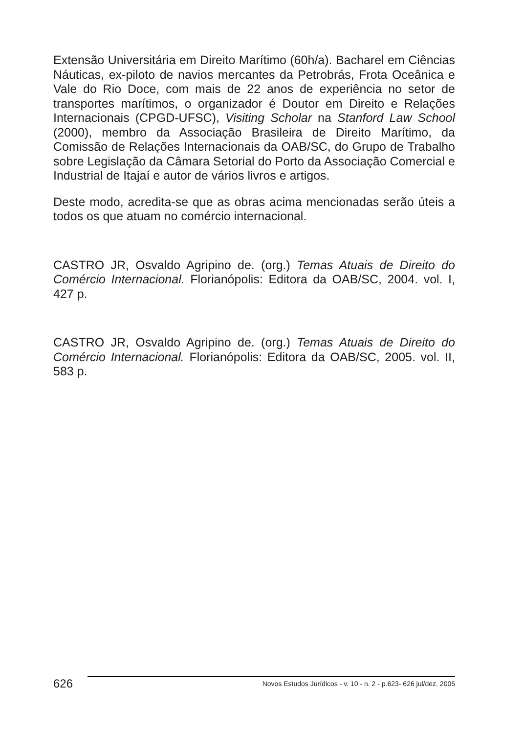Extensão Universitária em Direito Marítimo (60h/a). Bacharel em Ciências Náuticas, ex-piloto de navios mercantes da Petrobrás, Frota Oceânica e Vale do Rio Doce, com mais de 22 anos de experiência no setor de transportes marítimos, o organizador é Doutor em Direito e Relações Internacionais (CPGD-UFSC), Visiting Scholar na Stanford Law School (2000), membro da Associação Brasileira de Direito Marítimo, da Comissão de Relações Internacionais da OAB/SC, do Grupo de Trabalho sobre Legislação da Câmara Setorial do Porto da Associação Comercial e Industrial de Itajaí e autor de vários livros e artigos.
Deste modo, acredita-se que as obras acima mencionadas serão úteis a todos os que atuam no comércio internacional.
CASTRO JR, Osvaldo Agripino de. (org.) Temas Atuais de Direito do Comércio Internacional. Florianópolis: Editora da OAB/SC, 2004. vol. I, 427 p.
CASTRO JR, Osvaldo Agripino de. (org.) Temas Atuais de Direito do Comércio Internacional. Florianópolis: Editora da OAB/SC, 2005. vol. II, 583 p.
626
Novos Estudos Jurídicos - v. 10 - n. 2 - p.623- 626 jul/dez. 2005